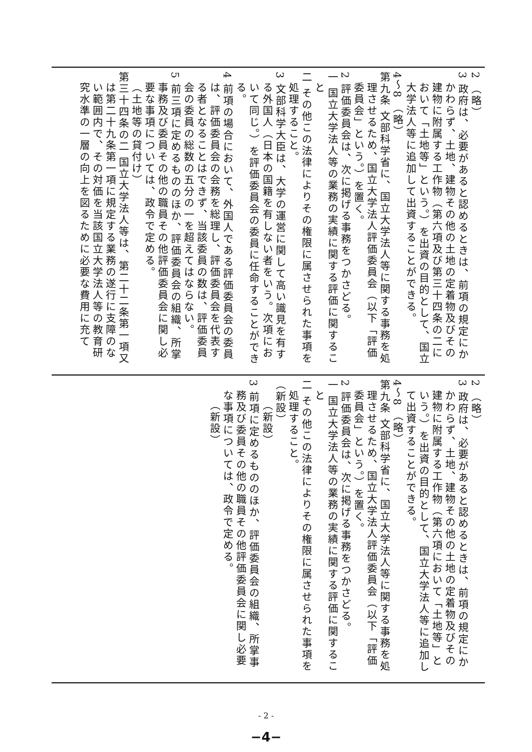| 2 （略） 3 政府は、必要があると認めるときは、前項の規定にかかわらず、土地、建物その他の土地の定着物及びその建物に附属する工作物（第六項及び第三十四条の二において「土地等」という。）を出資の目的として、国立大学法人等に追加して出資することができる。 4～8 （略） 第九条 文部科学省に、国立大学法人等に関する事務を処理させるため、国立大学法人評価委員会（以下「評価委員会」という。）を置く。 2 評価委員会は、次に掲げる事務をつかさどる。 一 国立大学法人等の業務の実績に関する評価に関すること 二 その他この法律によりその権限に属させられた事項を処理すること。 3 文部科学大臣は、大学の運営に関して高い識見を有する外国人（日本の国籍を有しない者をいう。次項において同じ。）を評価委員会の委員に任命することができる。 4 前項の場合において、外国人である評価委員会の委員は、評価委員会の会務を総理し、評価委員会を代表する者となることはできず、当該委員の数は、評価委員会の委員の総数の五分の一を超えてはならない。 5 前三項に定めるもののほか、評価委員会の組織、所掌事務及び委員その他の職員その他評価委員会に関し必要な事項については、政令で定める。 （土地等の貸付け） 第三十四条の二 国立大学法人等は、第二十二条第一項又は第二十九条第一項に規定する業務の遂行に支障のない範囲内で、その対価を当該国立大学法人等の教育研究水準の一層の向上を図るために必要な費用に充て |
| 2 （略） 3 政府は、必要があると認めるときは、前項の規定にかかわらず、土地、建物その他の土地の定着物及びその建物に附属する工作物（第六項において「土地等」という。）を出資の目的として、国立大学法人等に追加して出資することができる。 4～8 （略） 第九条 文部科学省に、国立大学法人等に関する事務を処理させるため、国立大学法人評価委員会（以下「評価委員会」という。）を置く。 2 評価委員会は、次に掲げる事務をつかさどる。 一 国立大学法人等の業務の実績に関する評価に関すること 二 その他この法律によりその権限に属させられた事項を処理すること。 （新設） （新設） 3 前項に定めるもののほか、評価委員会の組織、所掌事務及び委員その他の職員その他評価委員会に関し必要な事項については、政令で定める。 （新設） |
- 2 -
−4−